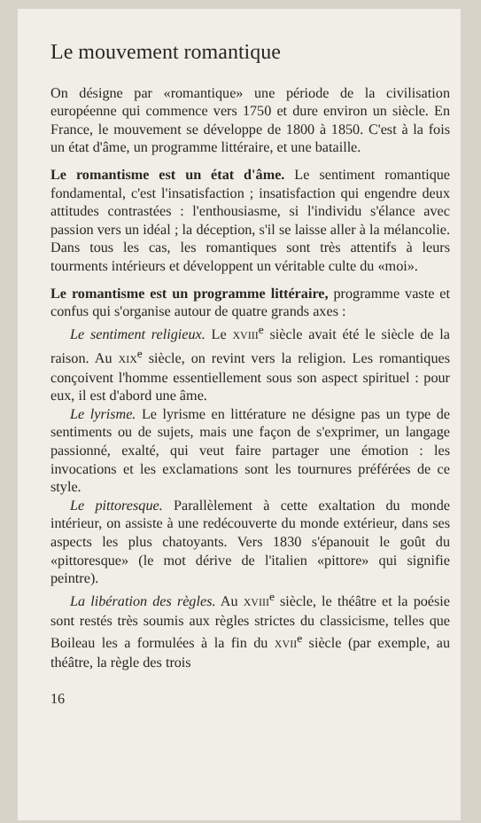Le mouvement romantique
On désigne par «romantique» une période de la civilisation européenne qui commence vers 1750 et dure environ un siècle. En France, le mouvement se développe de 1800 à 1850. C'est à la fois un état d'âme, un programme littéraire, et une bataille.
Le romantisme est un état d'âme. Le sentiment romantique fondamental, c'est l'insatisfaction ; insatisfaction qui engendre deux attitudes contrastées : l'enthousiasme, si l'individu s'élance avec passion vers un idéal ; la déception, s'il se laisse aller à la mélancolie. Dans tous les cas, les romantiques sont très attentifs à leurs tourments intérieurs et développent un véritable culte du «moi».
Le romantisme est un programme littéraire, programme vaste et confus qui s'organise autour de quatre grands axes :
Le sentiment religieux. Le XVIII<sup>e</sup> siècle avait été le siècle de la raison. Au XIX<sup>e</sup> siècle, on revint vers la religion. Les romantiques conçoivent l'homme essentiellement sous son aspect spirituel : pour eux, il est d'abord une âme.
Le lyrisme. Le lyrisme en littérature ne désigne pas un type de sentiments ou de sujets, mais une façon de s'exprimer, un langage passionné, exalté, qui veut faire partager une émotion : les invocations et les exclamations sont les tournures préférées de ce style.
Le pittoresque. Parallèlement à cette exaltation du monde intérieur, on assiste à une redécouverte du monde extérieur, dans ses aspects les plus chatoyants. Vers 1830 s'épanouit le goût du «pittoresque» (le mot dérive de l'italien «pittore» qui signifie peintre).
La libération des règles. Au XVIII<sup>e</sup> siècle, le théâtre et la poésie sont restés très soumis aux règles strictes du classicisme, telles que Boileau les a formulées à la fin du XVII<sup>e</sup> siècle (par exemple, au théâtre, la règle des trois
16